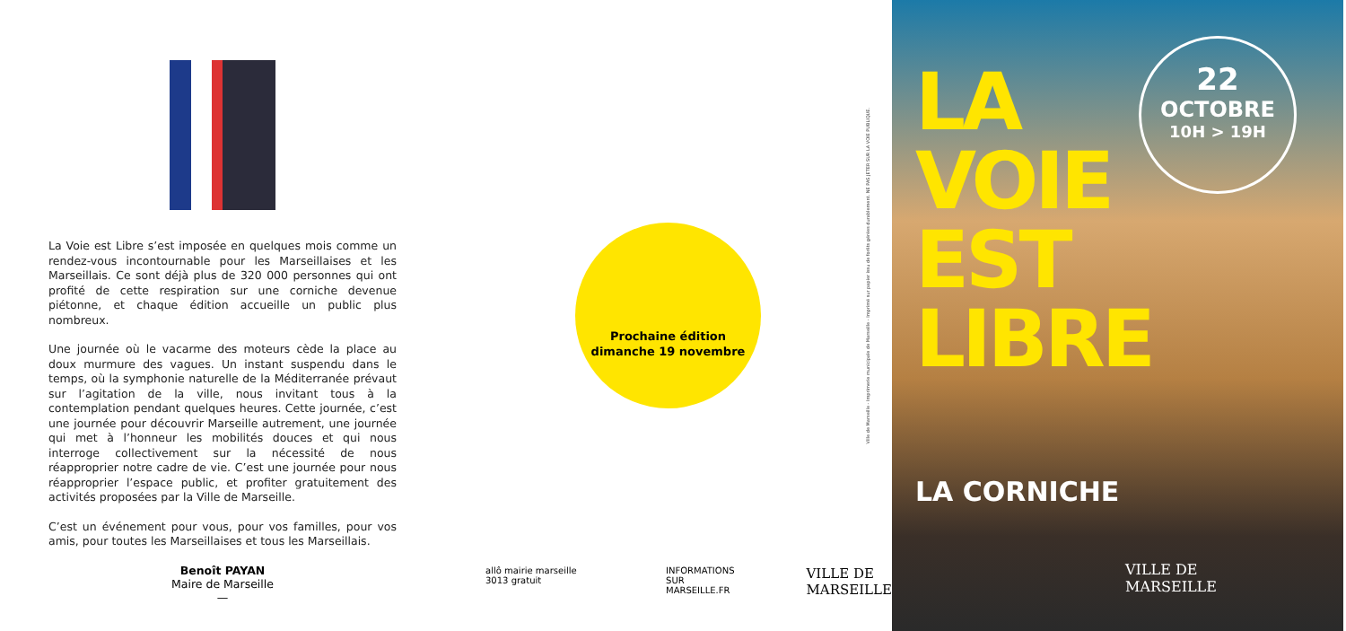La Voie est Libre s’est imposée en quelques mois comme un rendez-vous incontournable pour les Marseillaises et les Marseillais. Ce sont déjà plus de 320 000 personnes qui ont profité de cette respiration sur une corniche devenue piétonne, et chaque édition accueille un public plus nombreux.
Une journée où le vacarme des moteurs cède la place au doux murmure des vagues. Un instant suspendu dans le temps, où la symphonie naturelle de la Méditerranée prévaut sur l’agitation de la ville, nous invitant tous à la contemplation pendant quelques heures. Cette journée, c’est une journée pour découvrir Marseille autrement, une journée qui met à l’honneur les mobilités douces et qui nous interroge collectivement sur la nécessité de nous réapproprier notre cadre de vie. C’est une journée pour nous réapproprier l’espace public, et profiter gratuitement des activités proposées par la Ville de Marseille.
C’est un événement pour vous, pour vos familles, pour vos amis, pour toutes les Marseillaises et tous les Marseillais.
Benoît PAYAN
Maire de Marseille
—
Prochaine édition
dimanche 19 novembre
Ville de Marseille - Imprimerie municipale de Marseille - Imprimé sur papier issu de forêts gérées durablement. NE PAS JETER SUR LA VOIE PUBLIQUE.
allô mairie marseille 3013 gratuit INFORMATIONS
SUR MARSEILLE.FR VILLE DE
MARSEILLE
LA
VOIE
EST
LIBRE
22
OCTOBRE
10H > 19H
LA CORNICHE
VILLE DE
MARSEILLE